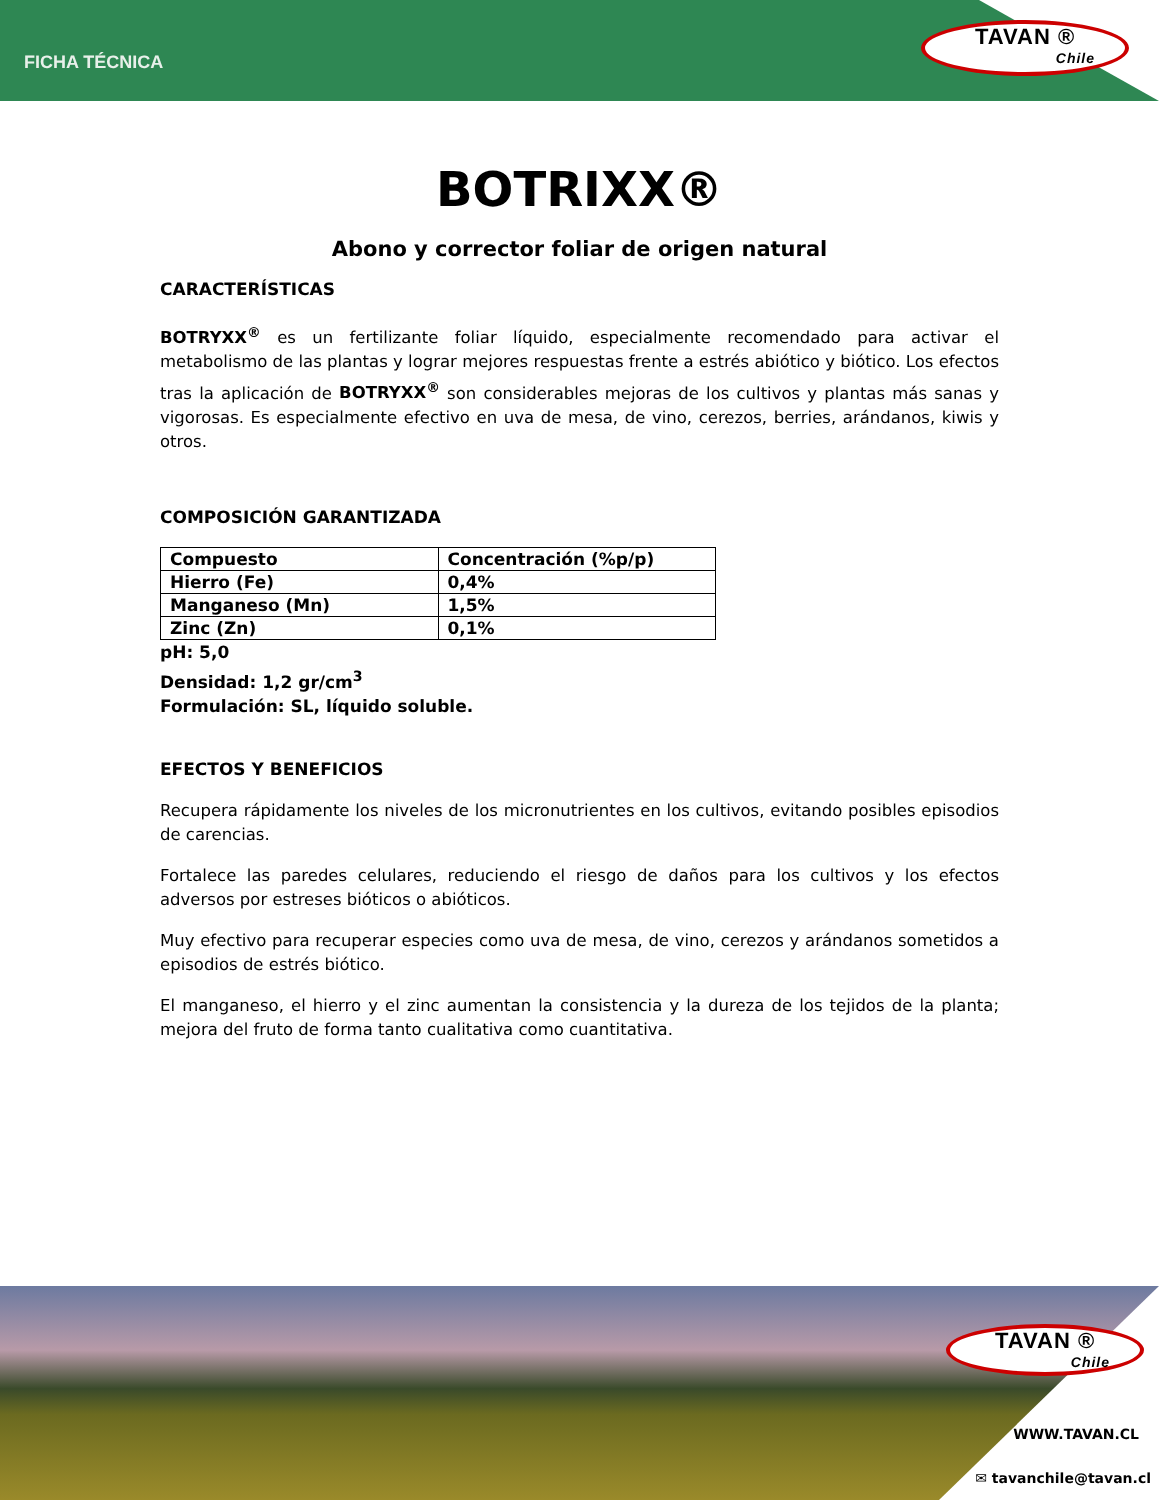FICHA TÉCNICA
TAVAN ®
Chile
BOTRIXX®
Abono y corrector foliar de origen natural
CARACTERÍSTICAS
BOTRYXX<sup>®</sup> es un fertilizante foliar líquido, especialmente recomendado para activar el metabolismo de las plantas y lograr mejores respuestas frente a estrés abiótico y biótico. Los efectos tras la aplicación de BOTRYXX<sup>®</sup> son considerables mejoras de los cultivos y plantas más sanas y vigorosas. Es especialmente efectivo en uva de mesa, de vino, cerezos, berries, arándanos, kiwis y otros.
COMPOSICIÓN GARANTIZADA
| Compuesto | Concentración (%p/p) |
| Hierro (Fe) | 0,4% |
| Manganeso (Mn) | 1,5% |
| Zinc (Zn) | 0,1% |
pH: 5,0
Densidad: 1,2 gr/cm<sup>3</sup>
Formulación: SL, líquido soluble.
EFECTOS Y BENEFICIOS
Recupera rápidamente los niveles de los micronutrientes en los cultivos, evitando posibles episodios de carencias.
Fortalece las paredes celulares, reduciendo el riesgo de daños para los cultivos y los efectos adversos por estreses bióticos o abióticos.
Muy efectivo para recuperar especies como uva de mesa, de vino, cerezos y arándanos sometidos a episodios de estrés biótico.
El manganeso, el hierro y el zinc aumentan la consistencia y la dureza de los tejidos de la planta; mejora del fruto de forma tanto cualitativa como cuantitativa.
TAVAN ®
Chile
WWW.TAVAN.CL
✉ tavanchile@tavan.cl